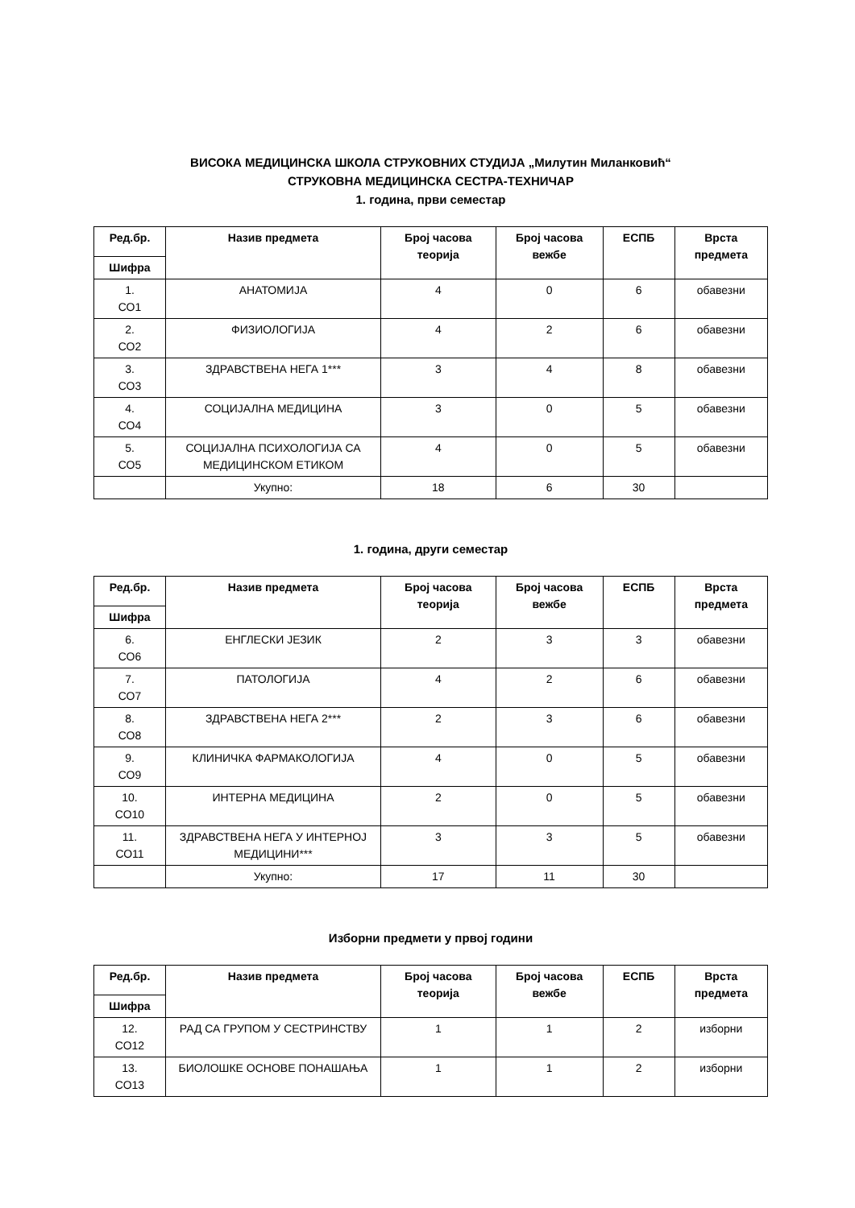ВИСОКА МЕДИЦИНСКА ШКОЛА СТРУКОВНИХ СТУДИЈА „Милутин Миланковић“
СТРУКОВНА МЕДИЦИНСКА СЕСТРА-ТЕХНИЧАР
1. година, први семестар
| Ред.бр. | Назив предмета | Број часова теорија | Број часова вежбе | ЕСПБ | Врста предмета |
| --- | --- | --- | --- | --- | --- |
| Шифра | | | | | |
| 1. СО1 | АНАТОМИЈА | 4 | 0 | 6 | обавезни |
| 2. СО2 | ФИЗИОЛОГИЈА | 4 | 2 | 6 | обавезни |
| 3. СО3 | ЗДРАВСТВЕНА НЕГА 1*** | 3 | 4 | 8 | обавезни |
| 4. СО4 | СОЦИЈАЛНА МЕДИЦИНА | 3 | 0 | 5 | обавезни |
| 5. СО5 | СОЦИЈАЛНА ПСИХОЛОГИЈА СА МЕДИЦИНСКОМ ЕТИКОМ | 4 | 0 | 5 | обавезни |
| | Укупно: | 18 | 6 | 30 | |
1. година, други семестар
| Ред.бр. | Назив предмета | Број часова теорија | Број часова вежбе | ЕСПБ | Врста предмета |
| --- | --- | --- | --- | --- | --- |
| Шифра | | | | | |
| 6. СО6 | ЕНГЛЕСКИ ЈЕЗИК | 2 | 3 | 3 | обавезни |
| 7. СО7 | ПАТОЛОГИЈА | 4 | 2 | 6 | обавезни |
| 8. СО8 | ЗДРАВСТВЕНА НЕГА 2*** | 2 | 3 | 6 | обавезни |
| 9. СО9 | КЛИНИЧКА ФАРМАКОЛОГИЈА | 4 | 0 | 5 | обавезни |
| 10. СО10 | ИНТЕРНА МЕДИЦИНА | 2 | 0 | 5 | обавезни |
| 11. СО11 | ЗДРАВСТВЕНА НЕГА У ИНТЕРНОЈ МЕДИЦИНИ*** | 3 | 3 | 5 | обавезни |
| | Укупно: | 17 | 11 | 30 | |
Изборни предмети у првој години
| Ред.бр. | Назив предмета | Број часова теорија | Број часова вежбе | ЕСПБ | Врста предмета |
| --- | --- | --- | --- | --- | --- |
| Шифра | | | | | |
| 12. СО12 | РАД СА ГРУПОМ У СЕСТРИНСТВУ | 1 | 1 | 2 | изборни |
| 13. СО13 | БИОЛОШКЕ ОСНОВЕ ПОНАШАЊА | 1 | 1 | 2 | изборни |